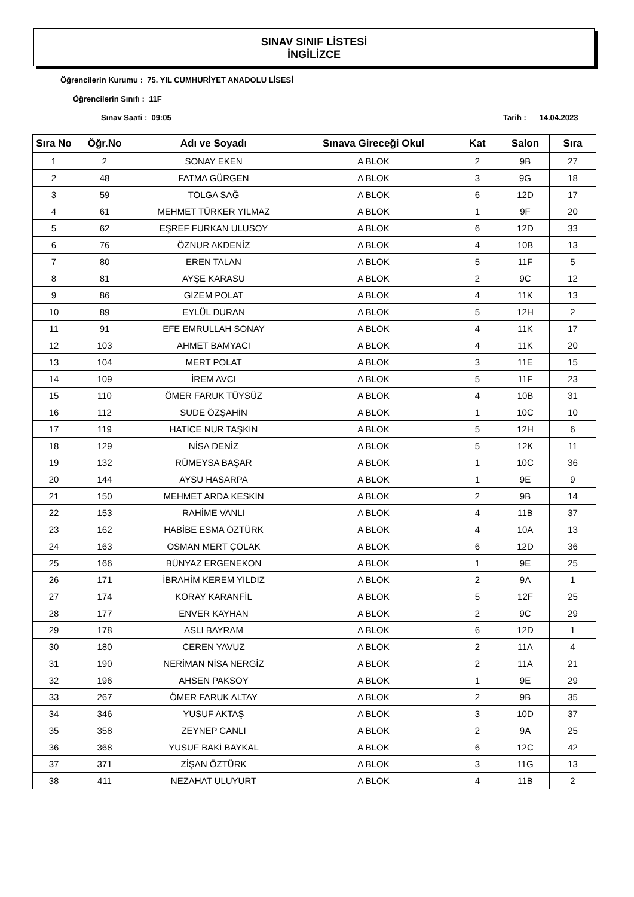SINAV SINIF LİSTESİ
İNGİLİZCE
Öğrencilerin Kurumu : 75. YIL CUMHURİYET ANADOLU LİSESİ
Öğrencilerin Sınıfı : 11F
Sınav Saati : 09:05 Tarih : 14.04.2023
| Sıra No | Öğr.No | Adı ve Soyadı | Sınava Gireceği Okul | Kat | Salon | Sıra |
| --- | --- | --- | --- | --- | --- | --- |
| 1 | 2 | SONAY EKEN | A BLOK | 2 | 9B | 27 |
| 2 | 48 | FATMA GÜRGEN | A BLOK | 3 | 9G | 18 |
| 3 | 59 | TOLGA SAĞ | A BLOK | 6 | 12D | 17 |
| 4 | 61 | MEHMET TÜRKER YILMAZ | A BLOK | 1 | 9F | 20 |
| 5 | 62 | EŞREF FURKAN ULUSOY | A BLOK | 6 | 12D | 33 |
| 6 | 76 | ÖZNUR AKDENİZ | A BLOK | 4 | 10B | 13 |
| 7 | 80 | EREN TALAN | A BLOK | 5 | 11F | 5 |
| 8 | 81 | AYŞE KARASU | A BLOK | 2 | 9C | 12 |
| 9 | 86 | GİZEM POLAT | A BLOK | 4 | 11K | 13 |
| 10 | 89 | EYLÜL DURAN | A BLOK | 5 | 12H | 2 |
| 11 | 91 | EFE EMRULLAH SONAY | A BLOK | 4 | 11K | 17 |
| 12 | 103 | AHMET BAMYACI | A BLOK | 4 | 11K | 20 |
| 13 | 104 | MERT POLAT | A BLOK | 3 | 11E | 15 |
| 14 | 109 | İREM AVCI | A BLOK | 5 | 11F | 23 |
| 15 | 110 | ÖMER FARUK TÜYSÜZ | A BLOK | 4 | 10B | 31 |
| 16 | 112 | SUDE ÖZŞAHİN | A BLOK | 1 | 10C | 10 |
| 17 | 119 | HATİCE NUR TAŞKIN | A BLOK | 5 | 12H | 6 |
| 18 | 129 | NİSA DENİZ | A BLOK | 5 | 12K | 11 |
| 19 | 132 | RÜMEYSA BAŞAR | A BLOK | 1 | 10C | 36 |
| 20 | 144 | AYSU HASARPA | A BLOK | 1 | 9E | 9 |
| 21 | 150 | MEHMET ARDA KESKİN | A BLOK | 2 | 9B | 14 |
| 22 | 153 | RAHİME VANLI | A BLOK | 4 | 11B | 37 |
| 23 | 162 | HABİBE ESMA ÖZTÜRK | A BLOK | 4 | 10A | 13 |
| 24 | 163 | OSMAN MERT ÇOLAK | A BLOK | 6 | 12D | 36 |
| 25 | 166 | BÜNYAZ ERGENEKON | A BLOK | 1 | 9E | 25 |
| 26 | 171 | İBRAHİM KEREM YILDIZ | A BLOK | 2 | 9A | 1 |
| 27 | 174 | KORAY KARANFİL | A BLOK | 5 | 12F | 25 |
| 28 | 177 | ENVER KAYHAN | A BLOK | 2 | 9C | 29 |
| 29 | 178 | ASLI BAYRAM | A BLOK | 6 | 12D | 1 |
| 30 | 180 | CEREN YAVUZ | A BLOK | 2 | 11A | 4 |
| 31 | 190 | NERİMAN NİSA NERGİZ | A BLOK | 2 | 11A | 21 |
| 32 | 196 | AHSEN PAKSOY | A BLOK | 1 | 9E | 29 |
| 33 | 267 | ÖMER FARUK ALTAY | A BLOK | 2 | 9B | 35 |
| 34 | 346 | YUSUF AKTAŞ | A BLOK | 3 | 10D | 37 |
| 35 | 358 | ZEYNEP CANLI | A BLOK | 2 | 9A | 25 |
| 36 | 368 | YUSUF BAKİ BAYKAL | A BLOK | 6 | 12C | 42 |
| 37 | 371 | ZİŞAN ÖZTÜRK | A BLOK | 3 | 11G | 13 |
| 38 | 411 | NEZAHAT ULUYURT | A BLOK | 4 | 11B | 2 |